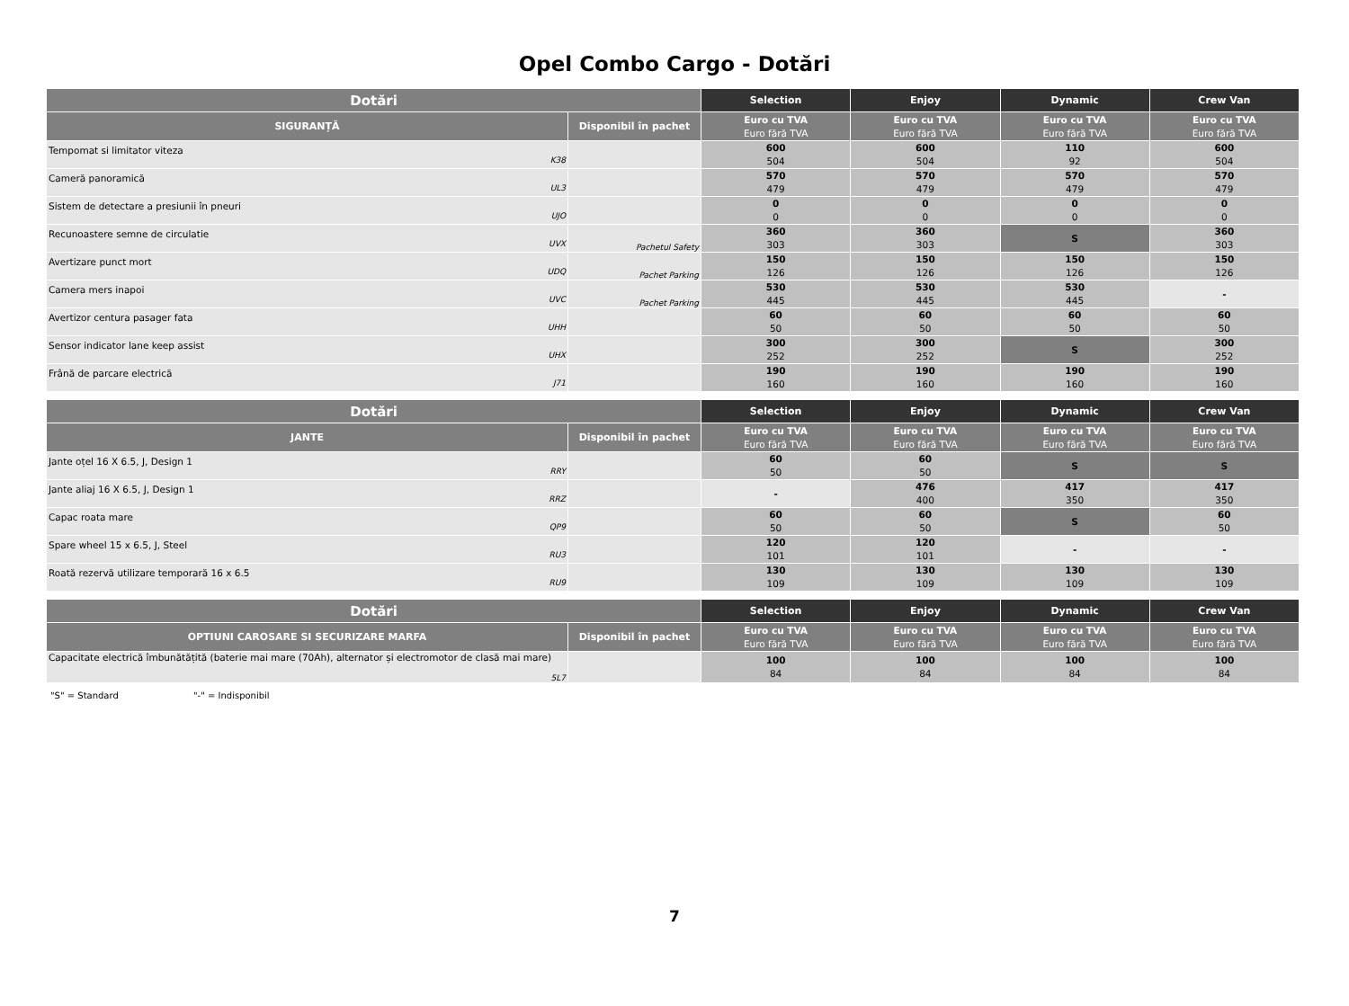Opel Combo Cargo - Dotări
| Dotări | | Selection | Enjoy | Dynamic | Crew Van |
| --- | --- | --- | --- | --- | --- |
| SIGURANȚĂ | Disponibil în pachet | Euro cu TVA Euro fără TVA | Euro cu TVA Euro fără TVA | Euro cu TVA Euro fără TVA | Euro cu TVA Euro fără TVA |
| Tempomat si limitator viteza K38 | | 600 504 | 600 504 | 110 92 | 600 504 |
| Cameră panoramică UL3 | | 570 479 | 570 479 | 570 479 | 570 479 |
| Sistem de detectare a presiunii în pneuri UJO | | 0 0 | 0 0 | 0 0 | 0 0 |
| Recunoastere semne de circulatie UVX | Pachetul Safety | 360 303 | 360 303 | S | 360 303 |
| Avertizare punct mort UDQ | Pachet Parking | 150 126 | 150 126 | 150 126 | 150 126 |
| Camera mers inapoi UVC | Pachet Parking | 530 445 | 530 445 | 530 445 | - |
| Avertizor centura pasager fata UHH | | 60 50 | 60 50 | 60 50 | 60 50 |
| Sensor indicator lane keep assist UHX | | 300 252 | 300 252 | S | 300 252 |
| Frână de parcare electrică J71 | | 190 160 | 190 160 | 190 160 | 190 160 |
| Dotări | | Selection | Enjoy | Dynamic | Crew Van |
| --- | --- | --- | --- | --- | --- |
| JANTE | Disponibil în pachet | Euro cu TVA Euro fără TVA | Euro cu TVA Euro fără TVA | Euro cu TVA Euro fără TVA | Euro cu TVA Euro fără TVA |
| Jante oțel 16 X 6.5, J, Design 1 RRY | | 60 50 | 60 50 | S | S |
| Jante aliaj 16 X 6.5, J, Design 1 RRZ | | - | 476 400 | 417 350 | 417 350 |
| Capac roata mare QP9 | | 60 50 | 60 50 | S | 60 50 |
| Spare wheel 15 x 6.5, J, Steel RU3 | | 120 101 | 120 101 | - | - |
| Roată rezervă utilizare temporară 16 x 6.5 RU9 | | 130 109 | 130 109 | 130 109 | 130 109 |
| Dotări | | Selection | Enjoy | Dynamic | Crew Van |
| --- | --- | --- | --- | --- | --- |
| OPTIUNI CAROSARE SI SECURIZARE MARFA | Disponibil în pachet | Euro cu TVA Euro fără TVA | Euro cu TVA Euro fără TVA | Euro cu TVA Euro fără TVA | Euro cu TVA Euro fără TVA |
| Capacitate electrică îmbunătățită (baterie mai mare (70Ah), alternator și electromotor de clasă mai mare) 5L7 | | 100 84 | 100 84 | 100 84 | 100 84 |
"S" = Standard "-" = Indisponibil
7